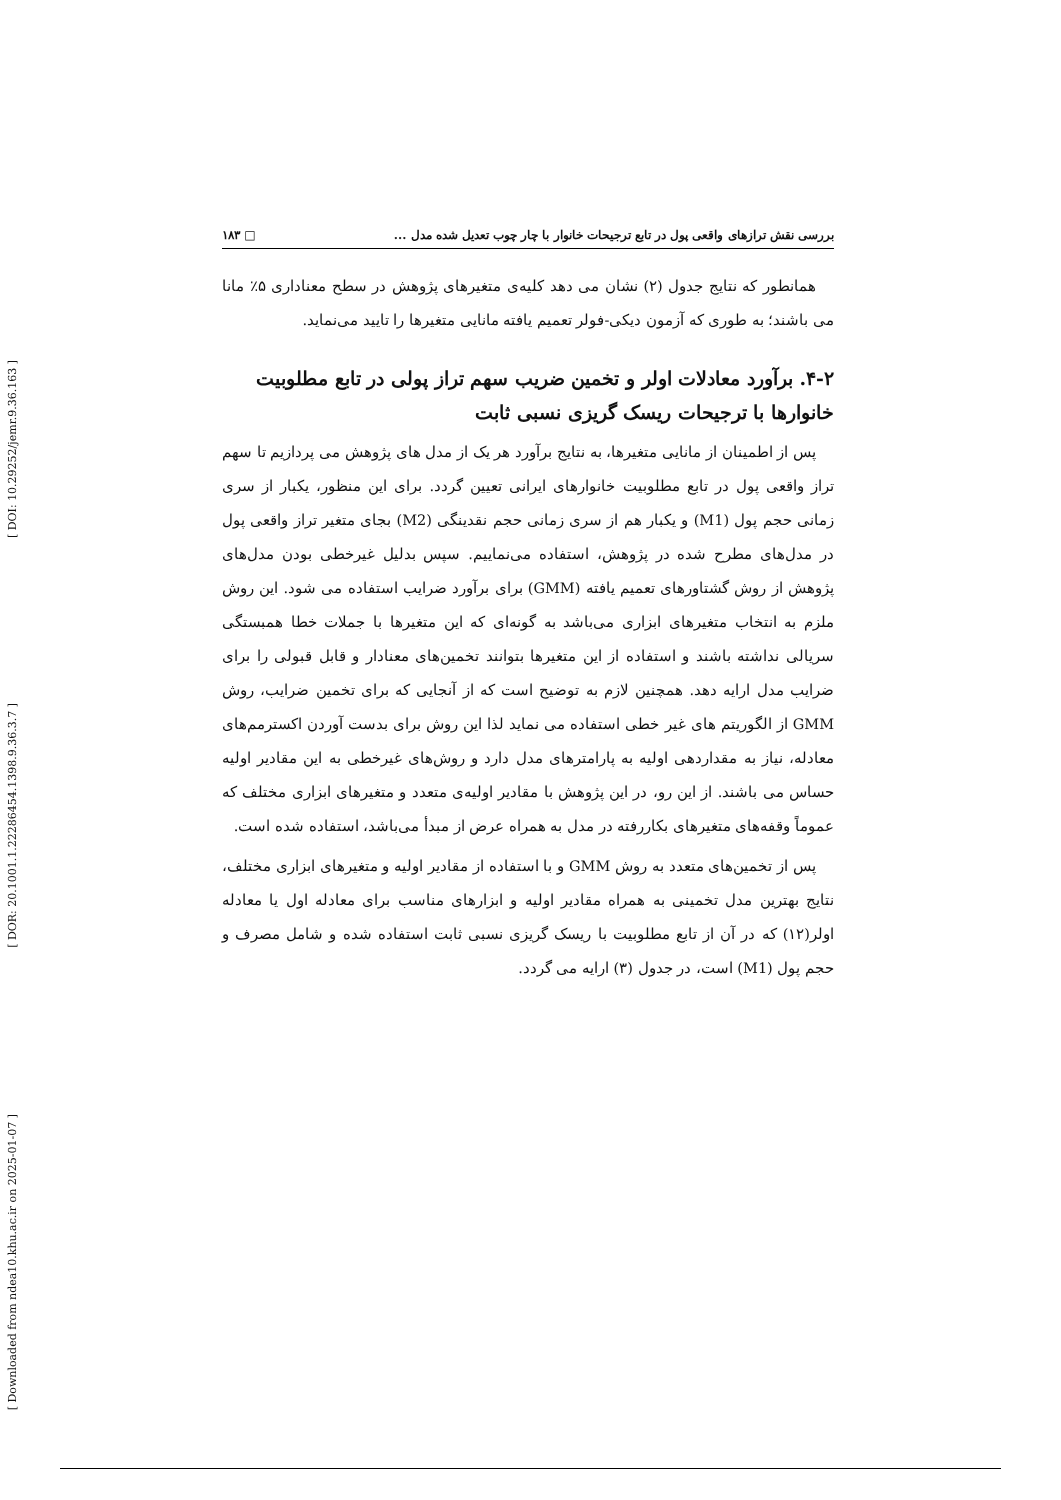[ DOI: 10.29252/jemr.9.36.163 ]
[ DOR: 20.1001.1.22286454.1398.9.36.3.7 ]
[ Downloaded from ndea10.khu.ac.ir on 2025-01-07 ]
بررسی نقش ترازهای واقعی پول در تابع ترجیحات خانوار با چار چوب تعدیل شده مدل ... □ ۱۸۳
همانطور که نتایج جدول (۲) نشان می دهد کلیه‌ی متغیرهای پژوهش در سطح معناداری ۵٪ مانا می باشند؛ به طوری که آزمون دیکی-فولر تعمیم یافته مانایی متغیرها را تایید می‌نماید.
۴-۲. برآورد معادلات اولر و تخمین ضریب سهم تراز پولی در تابع مطلوبیت خانوارها با ترجیحات ریسک گریزی نسبی ثابت
پس از اطمینان از مانایی متغیرها، به نتایج برآورد هر یک از مدل های پژوهش می پردازیم تا سهم تراز واقعی پول در تابع مطلوبیت خانوارهای ایرانی تعیین گردد. برای این منظور، یکبار از سری زمانی حجم پول (M1) و یکبار هم از سری زمانی حجم نقدینگی (M2) بجای متغیر تراز واقعی پول در مدل‌های مطرح شده در پژوهش، استفاده می‌نماییم. سپس بدلیل غیرخطی بودن مدل‌های پژوهش از روش گشتاورهای تعمیم یافته (GMM) برای برآورد ضرایب استفاده می شود. این روش ملزم به انتخاب متغیرهای ابزاری می‌باشد به گونه‌ای که این متغیرها با جملات خطا همبستگی سریالی نداشته باشند و استفاده از این متغیرها بتوانند تخمین‌های معنادار و قابل قبولی را برای ضرایب مدل ارایه دهد. همچنین لازم به توضیح است که از آنجایی که برای تخمین ضرایب، روش GMM از الگوریتم های غیر خطی استفاده می نماید لذا این روش برای بدست آوردن اکسترمم‌های معادله، نیاز به مقداردهی اولیه به پارامترهای مدل دارد و روش‌های غیرخطی به این مقادیر اولیه حساس می باشند. از این رو، در این پژوهش با مقادیر اولیه‌ی متعدد و متغیرهای ابزاری مختلف که عموماً وقفه‌های متغیرهای بکاررفته در مدل به همراه عرض از مبدأ می‌باشد، استفاده شده است.
پس از تخمین‌های متعدد به روش GMM و با استفاده از مقادیر اولیه و متغیرهای ابزاری مختلف، نتایج بهترین مدل تخمینی به همراه مقادیر اولیه و ابزارهای مناسب برای معادله اول یا معادله اولر(۱۲) که در آن از تابع مطلوبیت با ریسک گریزی نسبی ثابت استفاده شده و شامل مصرف و حجم پول (M1) است، در جدول (۳) ارایه می گردد.